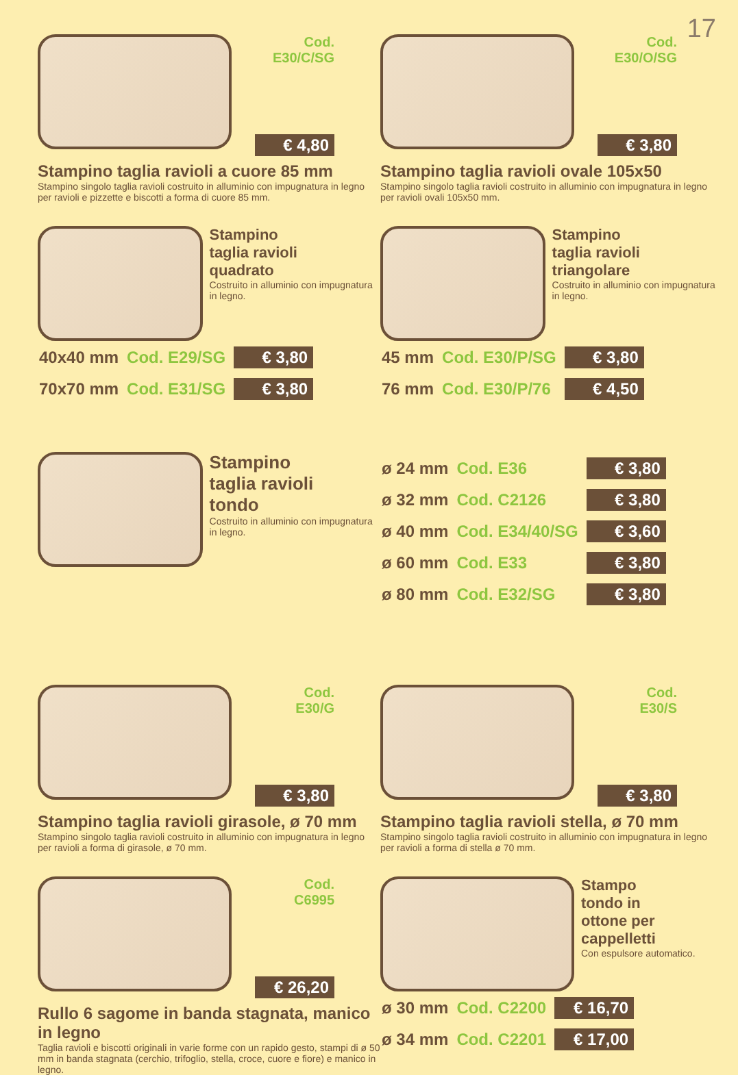17
Cod.
E30/C/SG
€ 4,80
Stampino taglia ravioli a cuore 85 mm
Stampino singolo taglia ravioli costruito in alluminio con impugnatura in legno per ravioli e pizzette e biscotti a forma di cuore 85 mm.
Cod.
E30/O/SG
€ 3,80
Stampino taglia ravioli ovale 105x50
Stampino singolo taglia ravioli costruito in alluminio con impugnatura in legno per ravioli ovali 105x50 mm.
Stampino
taglia ravioli
quadrato
Costruito in alluminio con impugnatura in legno.
| 40x40 mm | Cod. E29/SG | € 3,80 |
| 70x70 mm | Cod. E31/SG | € 3,80 |
Stampino
taglia ravioli
triangolare
Costruito in alluminio con impugnatura in legno.
| 45 mm | Cod. E30/P/SG | € 3,80 |
| 76 mm | Cod. E30/P/76 | € 4,50 |
Stampino
taglia ravioli
tondo
Costruito in alluminio con impugnatura in legno.
| ø 24 mm | Cod. E36 | € 3,80 |
| ø 32 mm | Cod. C2126 | € 3,80 |
| ø 40 mm | Cod. E34/40/SG | € 3,60 |
| ø 60 mm | Cod. E33 | € 3,80 |
| ø 80 mm | Cod. E32/SG | € 3,80 |
Cod.
E30/G
€ 3,80
Stampino taglia ravioli girasole, ø 70 mm
Stampino singolo taglia ravioli costruito in alluminio con impugnatura in legno per ravioli a forma di girasole, ø 70 mm.
Cod.
E30/S
€ 3,80
Stampino taglia ravioli stella, ø 70 mm
Stampino singolo taglia ravioli costruito in alluminio con impugnatura in legno per ravioli a forma di stella ø 70 mm.
Cod.
C6995
€ 26,20
Rullo 6 sagome in banda stagnata, manico in legno
Taglia ravioli e biscotti originali in varie forme con un rapido gesto, stampi di ø 50 mm in banda stagnata (cerchio, trifoglio, stella, croce, cuore e fiore) e manico in legno.
Stampo
tondo in
ottone per
cappelletti
Con espulsore automatico.
| ø 30 mm | Cod. C2200 | € 16,70 |
| ø 34 mm | Cod. C2201 | € 17,00 |